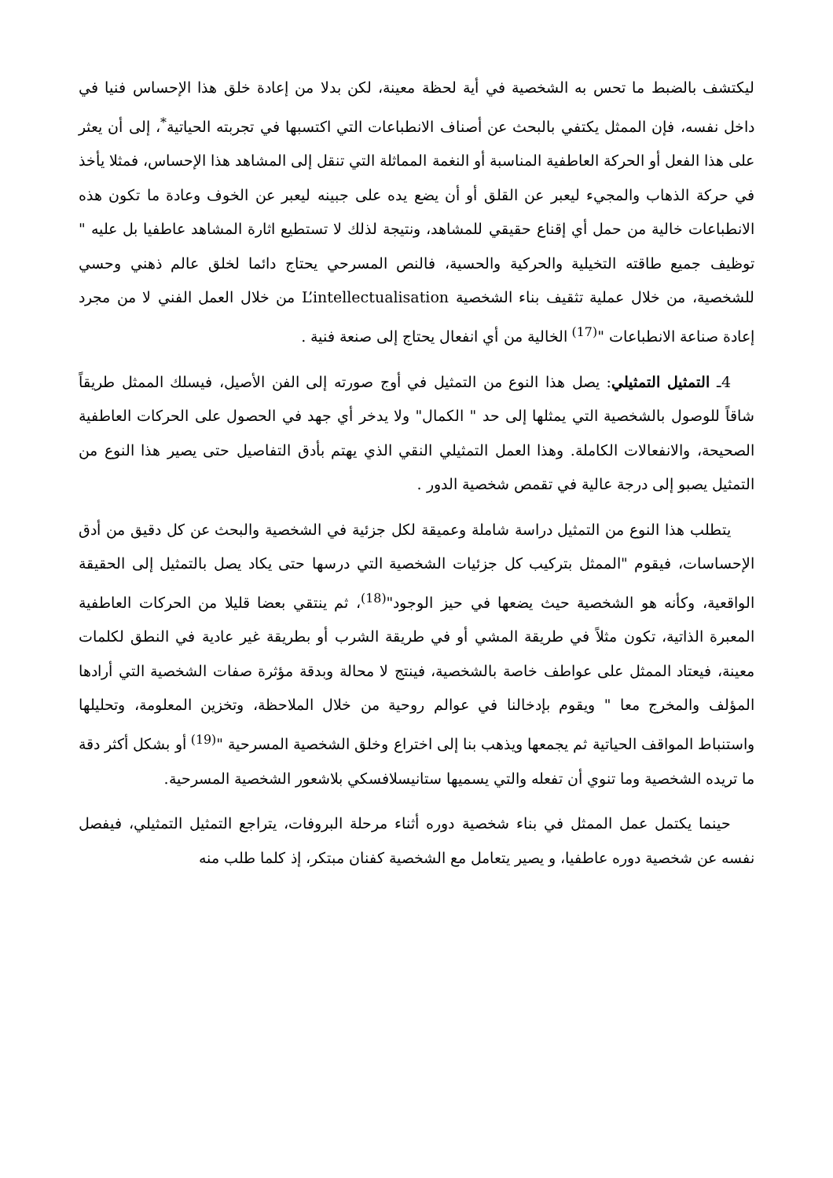ليكتشف بالضبط ما تحس به الشخصية في أية لحظة معينة، لكن بدلا من إعادة خلق هذا الإحساس فنيا في داخل نفسه، فإن الممثل يكتفي بالبحث عن أصناف الانطباعات التي اكتسبها في تجربته الحياتية<sup>*</sup>، إلى أن يعثر على هذا الفعل أو الحركة العاطفية المناسبة أو النغمة المماثلة التي تنقل إلى المشاهد هذا الإحساس، فمثلا يأخذ في حركة الذهاب والمجيء ليعبر عن القلق أو أن يضع يده على جبينه ليعبر عن الخوف وعادة ما تكون هذه الانطباعات خالية من حمل أي إقناع حقيقي للمشاهد، ونتيجة لذلك لا تستطيع اثارة المشاهد عاطفيا بل عليه " توظيف جميع طاقته التخيلية والحركية والحسية، فالنص المسرحي يحتاج دائما لخلق عالم ذهني وحسي للشخصية، من خلال عملية تثقيف بناء الشخصية L’intellectualisation من خلال العمل الفني لا من مجرد إعادة صناعة الانطباعات "<sup>(17)</sup> الخالية من أي انفعال يحتاج إلى صنعة فنية .
4ـ التمثيل التمثيلي: يصل هذا النوع من التمثيل في أوج صورته إلى الفن الأصيل، فيسلك الممثل طريقاً شاقاً للوصول بالشخصية التي يمثلها إلى حد " الكمال" ولا يدخر أي جهد في الحصول على الحركات العاطفية الصحيحة، والانفعالات الكاملة. وهذا العمل التمثيلي النقي الذي يهتم بأدق التفاصيل حتى يصير هذا النوع من التمثيل يصبو إلى درجة عالية في تقمص شخصية الدور .
يتطلب هذا النوع من التمثيل دراسة شاملة وعميقة لكل جزئية في الشخصية والبحث عن كل دقيق من أدق الإحساسات، فيقوم "الممثل بتركيب كل جزئيات الشخصية التي درسها حتى يكاد يصل بالتمثيل إلى الحقيقة الواقعية، وكأنه هو الشخصية حيث يضعها في حيز الوجود"<sup>(18)</sup>، ثم ينتقي بعضا قليلا من الحركات العاطفية المعبرة الذاتية، تكون مثلاً في طريقة المشي أو في طريقة الشرب أو بطريقة غير عادية في النطق لكلمات معينة، فيعتاد الممثل على عواطف خاصة بالشخصية، فينتج لا محالة وبدقة مؤثرة صفات الشخصية التي أرادها المؤلف والمخرج معا " ويقوم بإدخالنا في عوالم روحية من خلال الملاحظة، وتخزين المعلومة، وتحليلها واستنباط المواقف الحياتية ثم يجمعها ويذهب بنا إلى اختراع وخلق الشخصية المسرحية "<sup>(19)</sup> أو بشكل أكثر دقة ما تريده الشخصية وما تنوي أن تفعله والتي يسميها ستانيسلافسكي بلاشعور الشخصية المسرحية.
حينما يكتمل عمل الممثل في بناء شخصية دوره أثناء مرحلة البروفات، يتراجع التمثيل التمثيلي، فيفصل نفسه عن شخصية دوره عاطفيا، و يصير يتعامل مع الشخصية كفنان مبتكر، إذ كلما طلب منه